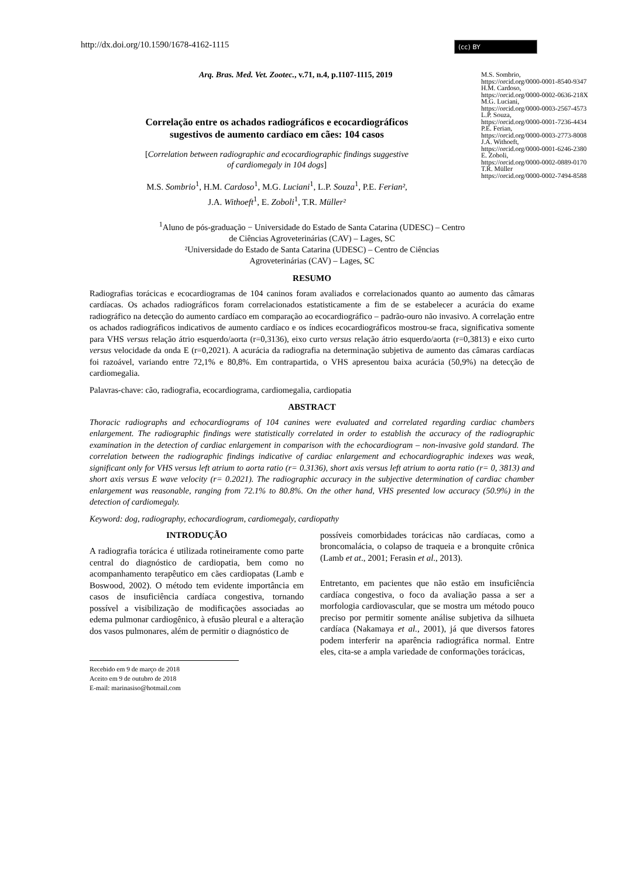http://dx.doi.org/10.1590/1678-4162-1115
(cc) BY
M.S. Sombrio,
https://orcid.org/0000-0001-8540-9347
H.M. Cardoso,
https://orcid.org/0000-0002-0636-218X
M.G. Luciani,
https://orcid.org/0000-0003-2567-4573
L.P. Souza,
https://orcid.org/0000-0001-7236-4434
P.E. Ferian,
https://orcid.org/0000-0003-2773-8008
J.A. Withoeft,
https://orcid.org/0000-0001-6246-2380
E. Zoboli,
https://orcid.org/0000-0002-0889-0170
T.R. Müller
https://orcid.org/0000-0002-7494-8588
Arq. Bras. Med. Vet. Zootec., v.71, n.4, p.1107-1115, 2019
Correlação entre os achados radiográficos e ecocardiográficos
sugestivos de aumento cardíaco em cães: 104 casos
[Correlation between radiographic and ecocardiographic findings suggestive
of cardiomegaly in 104 dogs]
M.S. Sombrio<sup>1</sup>, H.M. Cardoso<sup>1</sup>, M.G. Luciani<sup>1</sup>, L.P. Souza<sup>1</sup>, P.E. Ferian²,
J.A. Withoeft<sup>1</sup>, E. Zoboli<sup>1</sup>, T.R. Müller²
<sup>1</sup> Aluno de pós-graduação − Universidade do Estado de Santa Catarina (UDESC) – Centro
de Ciências Agroveterinárias (CAV) – Lages, SC
²Universidade do Estado de Santa Catarina (UDESC) – Centro de Ciências
Agroveterinárias (CAV) – Lages, SC
RESUMO
Radiografias torácicas e ecocardiogramas de 104 caninos foram avaliados e correlacionados quanto ao aumento das câmaras cardíacas. Os achados radiográficos foram correlacionados estatisticamente a fim de se estabelecer a acurácia do exame radiográfico na detecção do aumento cardíaco em comparação ao ecocardiográfico – padrão-ouro não invasivo. A correlação entre os achados radiográficos indicativos de aumento cardíaco e os índices ecocardiográficos mostrou-se fraca, significativa somente para VHS versus relação átrio esquerdo/aorta (r=0,3136), eixo curto versus relação átrio esquerdo/aorta (r=0,3813) e eixo curto versus velocidade da onda E (r=0,2021). A acurácia da radiografia na determinação subjetiva de aumento das câmaras cardíacas foi razoável, variando entre 72,1% e 80,8%. Em contrapartida, o VHS apresentou baixa acurácia (50,9%) na detecção de cardiomegalia.
Palavras-chave: cão, radiografia, ecocardiograma, cardiomegalia, cardiopatia
ABSTRACT
Thoracic radiographs and echocardiograms of 104 canines were evaluated and correlated regarding cardiac chambers enlargement. The radiographic findings were statistically correlated in order to establish the accuracy of the radiographic examination in the detection of cardiac enlargement in comparison with the echocardiogram – non-invasive gold standard. The correlation between the radiographic findings indicative of cardiac enlargement and echocardiographic indexes was weak, significant only for VHS versus left atrium to aorta ratio (r= 0.3136), short axis versus left atrium to aorta ratio (r= 0, 3813) and short axis versus E wave velocity (r= 0.2021). The radiographic accuracy in the subjective determination of cardiac chamber enlargement was reasonable, ranging from 72.1% to 80.8%. On the other hand, VHS presented low accuracy (50.9%) in the detection of cardiomegaly.
Keyword: dog, radiography, echocardiogram, cardiomegaly, cardiopathy
INTRODUÇÃO
A radiografia torácica é utilizada rotineiramente como parte central do diagnóstico de cardiopatia, bem como no acompanhamento terapêutico em cães cardiopatas (Lamb e Boswood, 2002). O método tem evidente importância em casos de insuficiência cardíaca congestiva, tornando possível a visibilização de modificações associadas ao edema pulmonar cardiogênico, à efusão pleural e a alteração dos vasos pulmonares, além de permitir o diagnóstico de
Recebido em 9 de março de 2018
Aceito em 9 de outubro de 2018
E-mail: marinasiso@hotmail.com
possíveis comorbidades torácicas não cardíacas, como a broncomalácia, o colapso de traqueia e a bronquite crônica (Lamb et at., 2001; Ferasin et al., 2013).
Entretanto, em pacientes que não estão em insuficiência cardíaca congestiva, o foco da avaliação passa a ser a morfologia cardiovascular, que se mostra um método pouco preciso por permitir somente análise subjetiva da silhueta cardíaca (Nakamaya et al., 2001), já que diversos fatores podem interferir na aparência radiográfica normal. Entre eles, cita-se a ampla variedade de conformações torácicas,